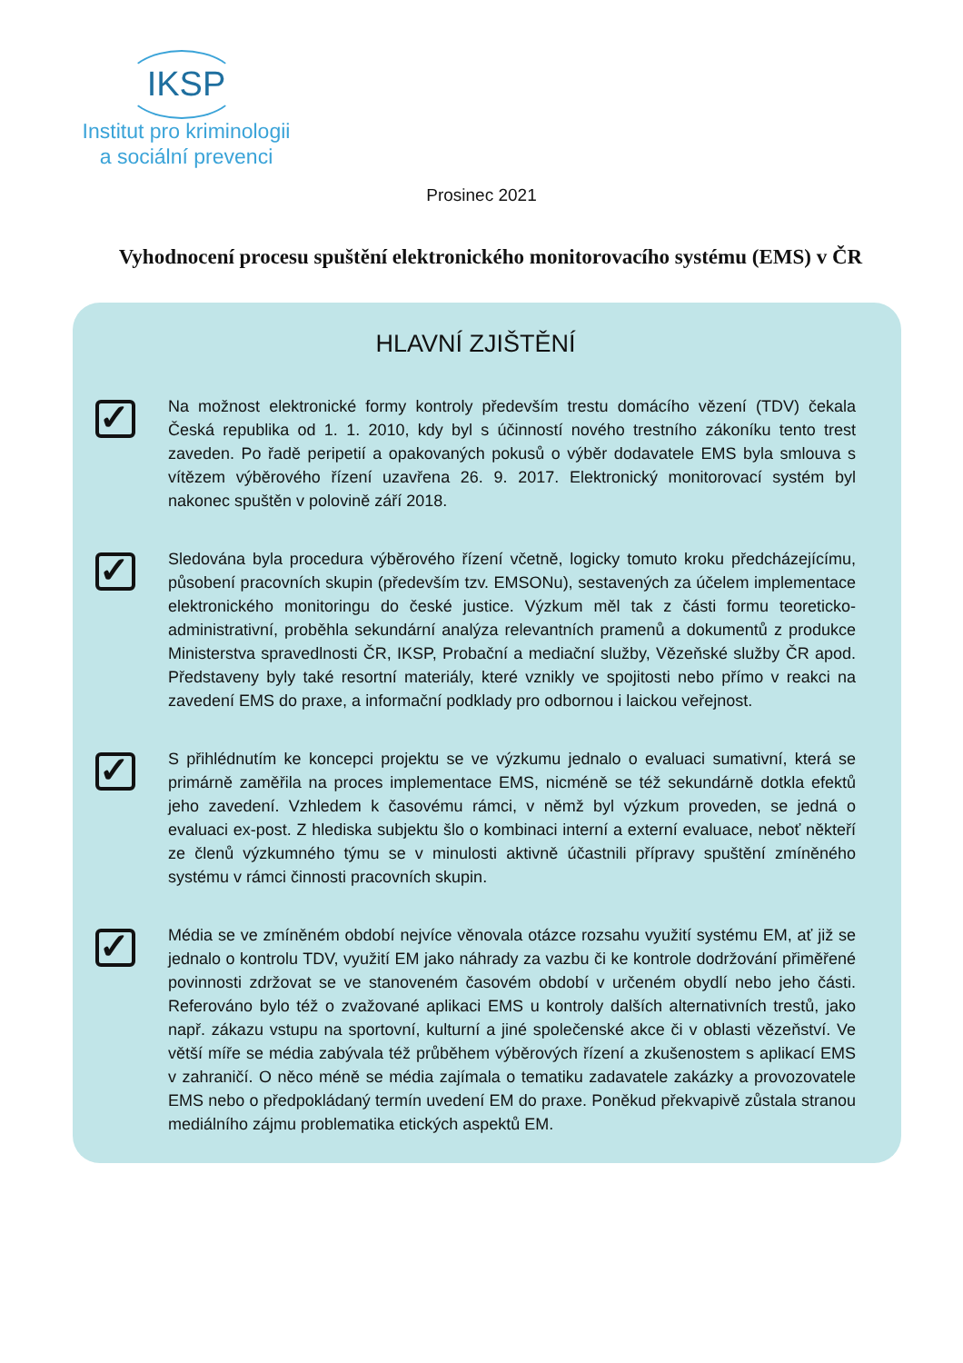IKSP
Institut pro kriminologii
a sociální prevenci
Prosinec 2021
Vyhodnocení procesu spuštění elektronického monitorovacího systému (EMS) v ČR
HLAVNÍ ZJIŠTĚNÍ
✓
Na možnost elektronické formy kontroly především trestu domácího vězení (TDV) čekala Česká republika od 1. 1. 2010, kdy byl s účinností nového trestního zákoníku tento trest zaveden. Po řadě peripetií a opakovaných pokusů o výběr dodavatele EMS byla smlouva s vítězem výběrového řízení uzavřena 26. 9. 2017. Elektronický monitorovací systém byl nakonec spuštěn v polovině září 2018.
✓
Sledována byla procedura výběrového řízení včetně, logicky tomuto kroku předcházejícímu, působení pracovních skupin (především tzv. EMSONu), sestavených za účelem implementace elektronického monitoringu do české justice. Výzkum měl tak z části formu teoreticko-administrativní, proběhla sekundární analýza relevantních pramenů a dokumentů z produkce Ministerstva spravedlnosti ČR, IKSP, Probační a mediační služby, Vězeňské služby ČR apod. Představeny byly také resortní materiály, které vznikly ve spojitosti nebo přímo v reakci na zavedení EMS do praxe, a informační podklady pro odbornou i laickou veřejnost.
✓
S přihlédnutím ke koncepci projektu se ve výzkumu jednalo o evaluaci sumativní, která se primárně zaměřila na proces implementace EMS, nicméně se též sekundárně dotkla efektů jeho zavedení. Vzhledem k časovému rámci, v němž byl výzkum proveden, se jedná o evaluaci ex-post. Z hlediska subjektu šlo o kombinaci interní a externí evaluace, neboť někteří ze členů výzkumného týmu se v minulosti aktivně účastnili přípravy spuštění zmíněného systému v rámci činnosti pracovních skupin.
✓
Média se ve zmíněném období nejvíce věnovala otázce rozsahu využití systému EM, ať již se jednalo o kontrolu TDV, využití EM jako náhrady za vazbu či ke kontrole dodržování přiměřené povinnosti zdržovat se ve stanoveném časovém období v určeném obydlí nebo jeho části. Referováno bylo též o zvažované aplikaci EMS u kontroly dalších alternativních trestů, jako např. zákazu vstupu na sportovní, kulturní a jiné společenské akce či v oblasti vězeňství. Ve větší míře se média zabývala též průběhem výběrových řízení a zkušenostem s aplikací EMS v zahraničí. O něco méně se média zajímala o tematiku zadavatele zakázky a provozovatele EMS nebo o předpokládaný termín uvedení EM do praxe. Poněkud překvapivě zůstala stranou mediálního zájmu problematika etických aspektů EM.